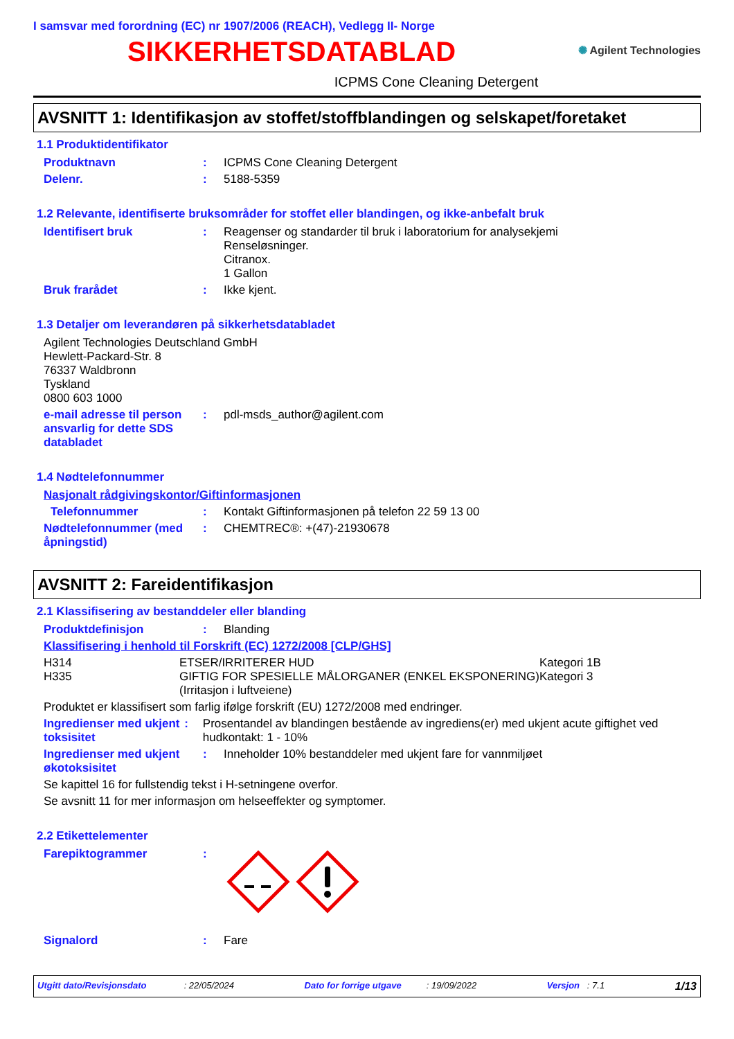I samsvar med forordning (EC) nr 1907/2006 (REACH), Vedlegg II- Norge
SIKKERHETSDATABLAD
✺ Agilent Technologies
ICPMS Cone Cleaning Detergent
AVSNITT 1: Identifikasjon av stoffet/stoffblandingen og selskapet/foretaket
1.1 Produktidentifikator
Produktnavn : ICPMS Cone Cleaning Detergent
Delenr. : 5188-5359
1.2 Relevante, identifiserte bruksområder for stoffet eller blandingen, og ikke-anbefalt bruk
Identifisert bruk : Reagenser og standarder til bruk i laboratorium for analysekjemi
Renseløsninger.
Citranox.
1 Gallon
Bruk frarådet : Ikke kjent.
1.3 Detaljer om leverandøren på sikkerhetsdatabladet
Agilent Technologies Deutschland GmbH
Hewlett-Packard-Str. 8
76337 Waldbronn
Tyskland
0800 603 1000
e-mail adresse til person ansvarlig for dette SDS databladet
: pdl-msds_author@agilent.com
1.4 Nødtelefonnummer
Nasjonalt rådgivingskontor/Giftinformasjonen
Telefonnummer : Kontakt Giftinformasjonen på telefon 22 59 13 00
Nødtelefonnummer (med åpningstid)
: CHEMTREC®: +(47)-21930678
AVSNITT 2: Fareidentifikasjon
2.1 Klassifisering av bestanddeler eller blanding
Produktdefinisjon : Blanding
Klassifisering i henhold til Forskrift (EC) 1272/2008 [CLP/GHS]
| H314 | ETSER/IRRITERER HUD | Kategori 1B |
| H335 | GIFTIG FOR SPESIELLE MÅLORGANER (ENKEL EKSPONERING) (Irritasjon i luftveiene) | Kategori 3 |
Produktet er klassifisert som farlig ifølge forskrift (EU) 1272/2008 med endringer.
Ingredienser med ukjent toksisitet
: Prosentandel av blandingen bestående av ingrediens(er) med ukjent acute giftighet ved hudkontakt: 1 - 10%
Ingredienser med ukjent økotoksisitet
: Inneholder 10% bestanddeler med ukjent fare for vannmiljøet
Se kapittel 16 for fullstendig tekst i H-setningene overfor.
Se avsnitt 11 for mer informasjon om helseeffekter og symptomer.
2.2 Etikettelementer
Farepiktogrammer :
Signalord : Fare
Utgitt dato/Revisjonsdato : 22/05/2024 Dato for forrige utgave : 19/09/2022 Versjon : 7.1 1/13